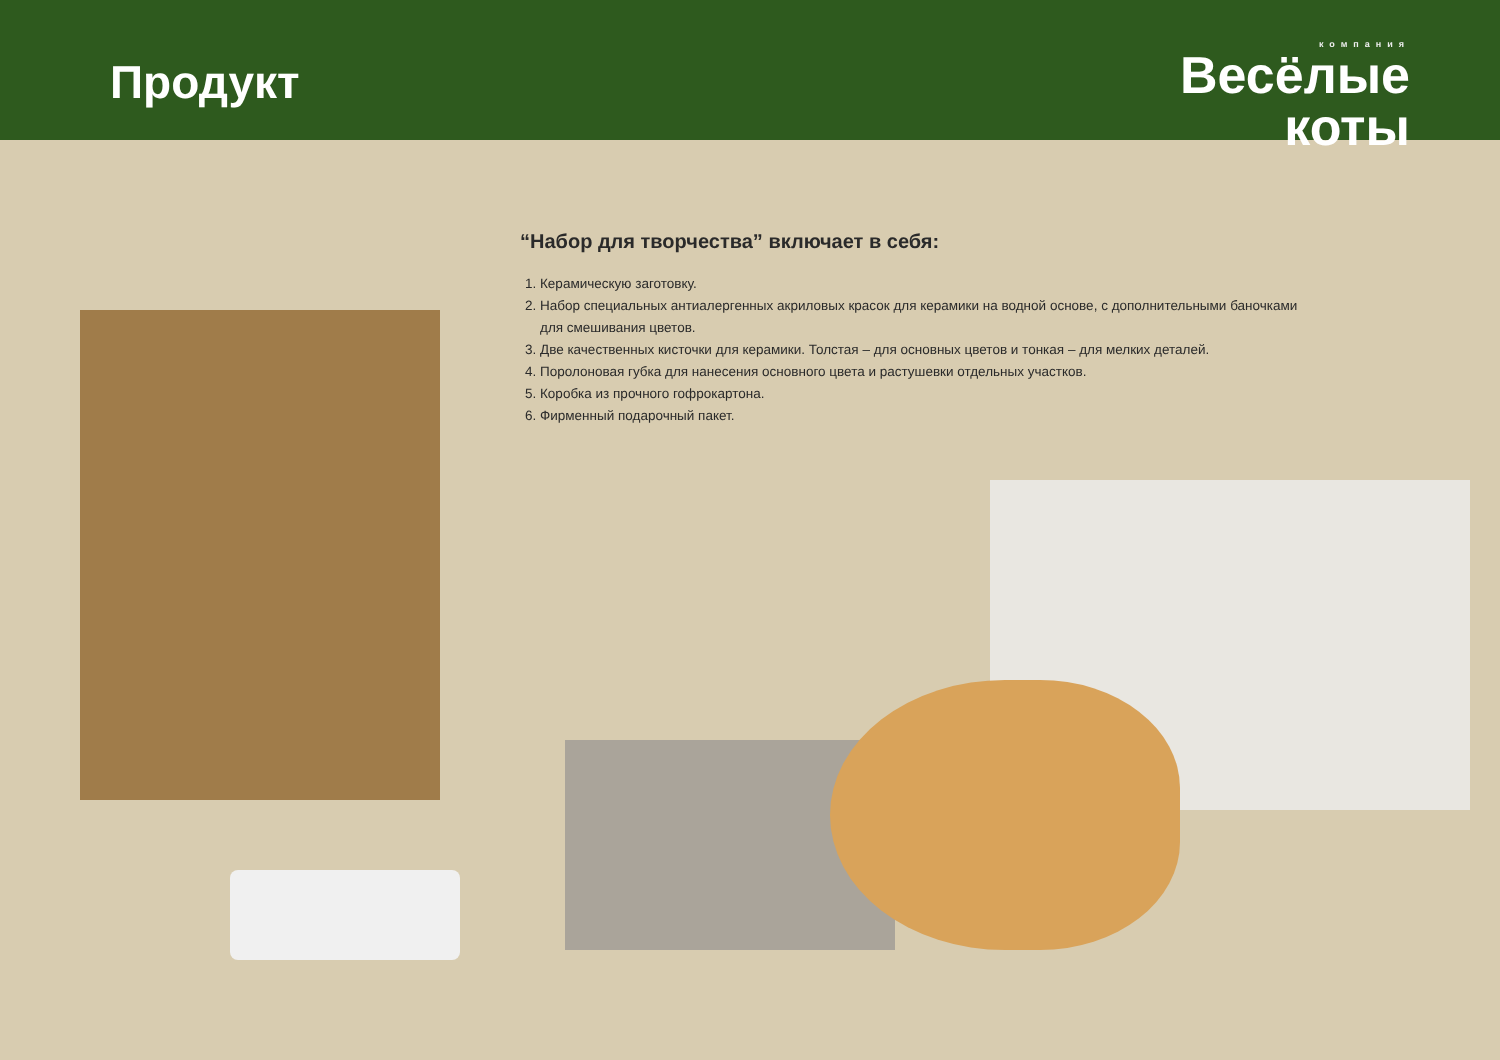Продукт
компания
Весёлые
коты
“Набор для творчества” включает в себя:
1. Керамическую заготовку.
2. Набор специальных антиалергенных акриловых красок для керамики на водной основе, с дополнительными баночками для смешивания цветов.
3. Две качественных кисточки для керамики. Толстая – для основных цветов и тонкая – для мелких деталей.
4. Поролоновая губка для нанесения основного цвета и растушевки отдельных участков.
5. Коробка из прочного гофрокартона.
6. Фирменный подарочный пакет.